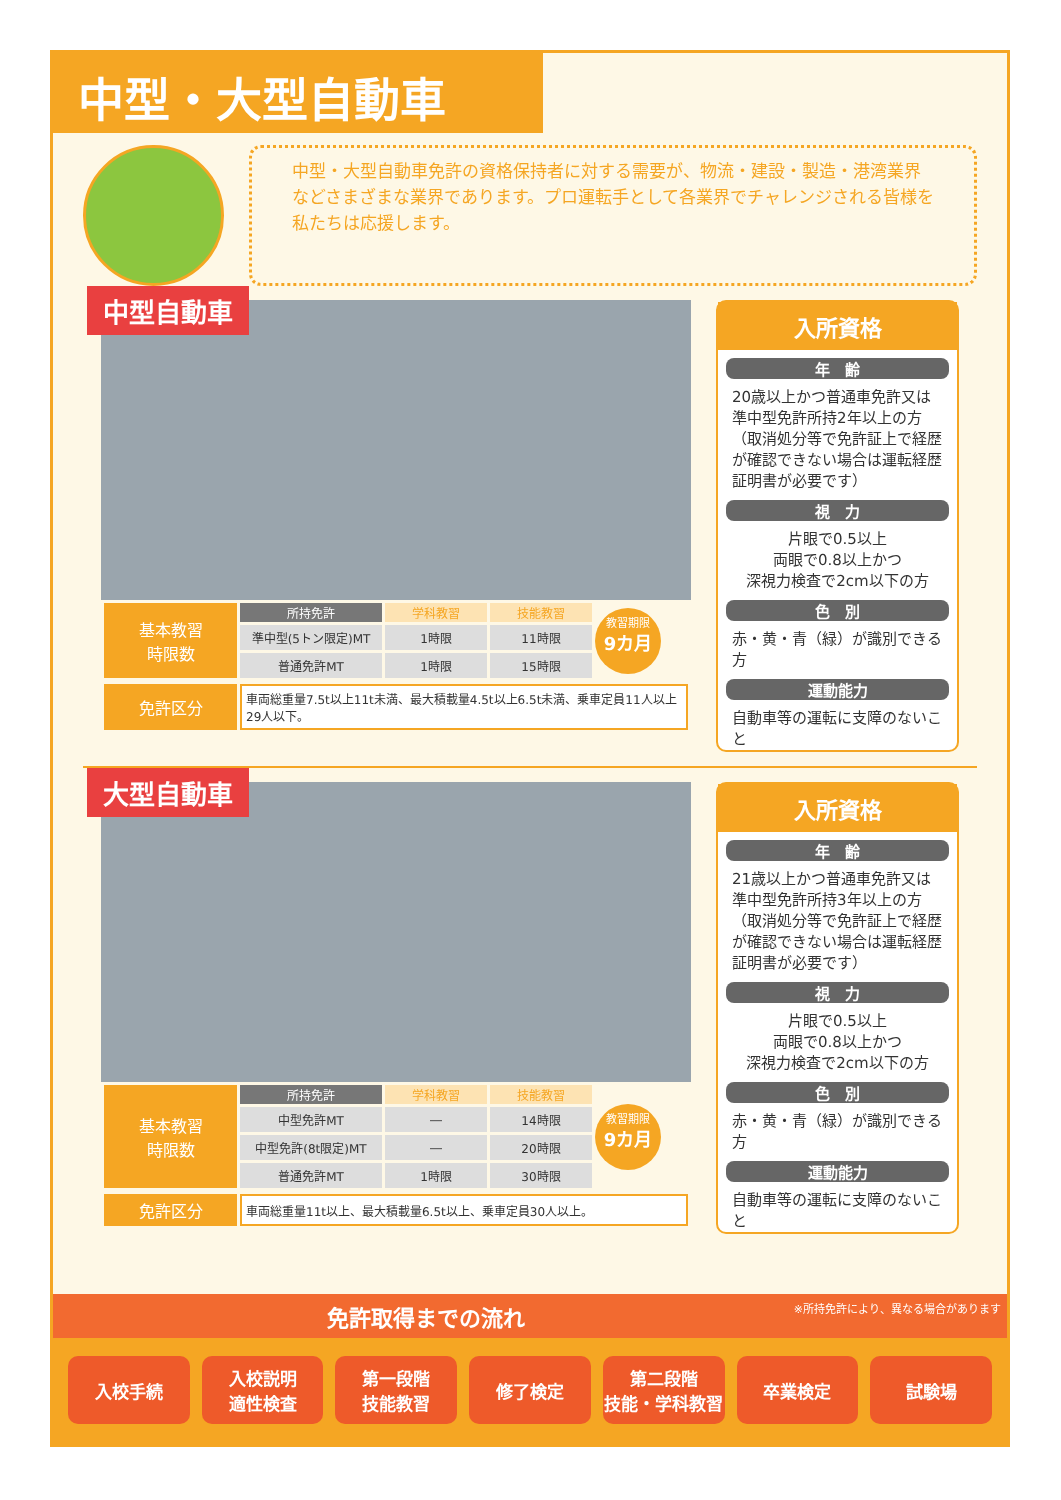中型・大型自動車
中型・大型自動車免許の資格保持者に対する需要が、物流・建設・製造・港湾業界などさまざまな業界であります。プロ運転手として各業界でチャレンジされる皆様を私たちは応援します。
中型自動車
| 基本教習 時限数 | 所持免許 | 学科教習 | 技能教習 |
| | 準中型(5トン限定)MT | 1時限 | 11時限 |
| | 普通免許MT | 1時限 | 15時限 |
教習期限
9カ月
| 免許区分 | 車両総重量7.5t以上11t未満、最大積載量4.5t以上6.5t未満、乗車定員11人以上29人以下。 |
入所資格
年　齢
20歳以上かつ普通車免許又は準中型免許所持2年以上の方（取消処分等で免許証上で経歴が確認できない場合は運転経歴証明書が必要です）
視　力
片眼で0.5以上
両眼で0.8以上かつ
深視力検査で2cm以下の方
色　別
赤・黄・青（緑）が識別できる方
運動能力
自動車等の運転に支障のないこと
大型自動車
| 基本教習 時限数 | 所持免許 | 学科教習 | 技能教習 |
| | 中型免許MT | ― | 14時限 |
| | 中型免許(8t限定)MT | ― | 20時限 |
| | 普通免許MT | 1時限 | 30時限 |
教習期限
9カ月
| 免許区分 | 車両総重量11t以上、最大積載量6.5t以上、乗車定員30人以上。 |
入所資格
年　齢
21歳以上かつ普通車免許又は準中型免許所持3年以上の方（取消処分等で免許証上で経歴が確認できない場合は運転経歴証明書が必要です）
視　力
片眼で0.5以上
両眼で0.8以上かつ
深視力検査で2cm以下の方
色　別
赤・黄・青（緑）が識別できる方
運動能力
自動車等の運転に支障のないこと
免許取得までの流れ ※所持免許により、異なる場合があります
入校手続 入校説明
適性検査
第一段階
技能教習
修了検定 第二段階
技能・学科教習
卒業検定 試験場